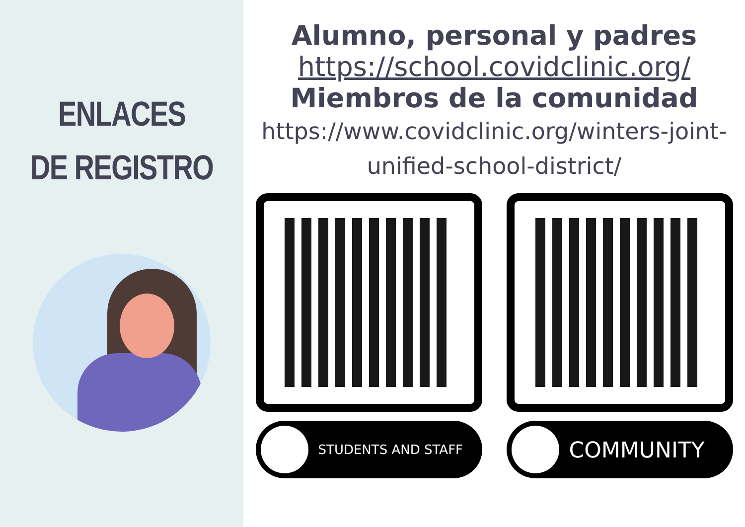ENLACES
DE REGISTRO
Alumno, personal y padres
https://school.covidclinic.org/
Miembros de la comunidad
https://www.covidclinic.org/winters-joint-
unified-school-district/
STUDENTS AND STAFF
COMMUNITY